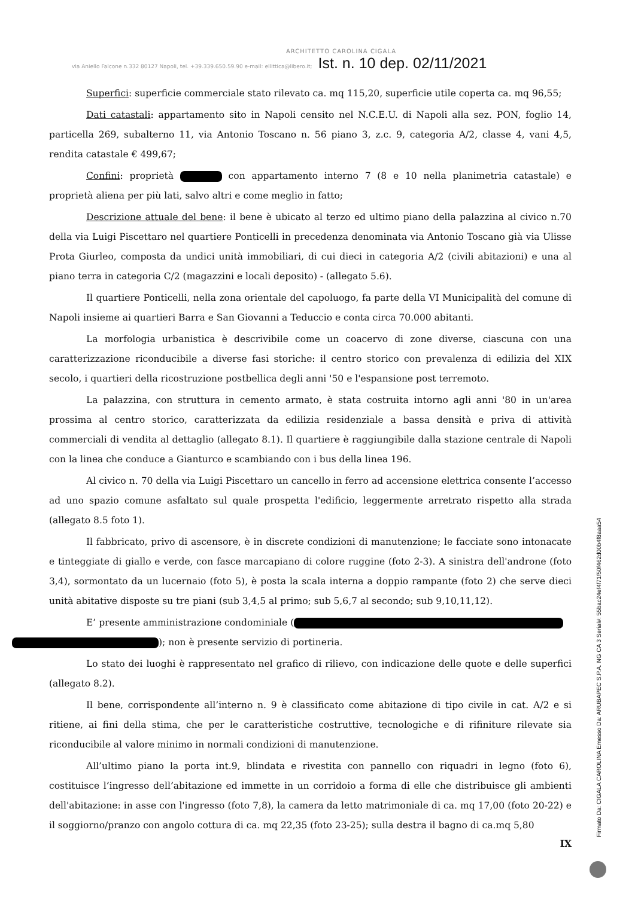ARCHITETTO CAROLINA CIGALA
via Aniello Falcone n.332 80127 Napoli, tel. +39.339.650.59.90 e-mail: ellittica@libero.it;
Ist. n. 10 dep. 02/11/2021
Superfici: superficie commerciale stato rilevato ca. mq 115,20, superficie utile coperta ca. mq 96,55;
Dati catastali: appartamento sito in Napoli censito nel N.C.E.U. di Napoli alla sez. PON, foglio 14, particella 269, subalterno 11, via Antonio Toscano n. 56 piano 3, z.c. 9, categoria A/2, classe 4, vani 4,5, rendita catastale € 499,67;
Confini: proprietà con appartamento interno 7 (8 e 10 nella planimetria catastale) e proprietà aliena per più lati, salvo altri e come meglio in fatto;
Descrizione attuale del bene: il bene è ubicato al terzo ed ultimo piano della palazzina al civico n.70 della via Luigi Piscettaro nel quartiere Ponticelli in precedenza denominata via Antonio Toscano già via Ulisse Prota Giurleo, composta da undici unità immobiliari, di cui dieci in categoria A/2 (civili abitazioni) e una al piano terra in categoria C/2 (magazzini e locali deposito) - (allegato 5.6).
Il quartiere Ponticelli, nella zona orientale del capoluogo, fa parte della VI Municipalità del comune di Napoli insieme ai quartieri Barra e San Giovanni a Teduccio e conta circa 70.000 abitanti.
La morfologia urbanistica è descrivibile come un coacervo di zone diverse, ciascuna con una caratterizzazione riconducibile a diverse fasi storiche: il centro storico con prevalenza di edilizia del XIX secolo, i quartieri della ricostruzione postbellica degli anni '50 e l'espansione post terremoto.
La palazzina, con struttura in cemento armato, è stata costruita intorno agli anni '80 in un'area prossima al centro storico, caratterizzata da edilizia residenziale a bassa densità e priva di attività commerciali di vendita al dettaglio (allegato 8.1). Il quartiere è raggiungibile dalla stazione centrale di Napoli con la linea che conduce a Gianturco e scambiando con i bus della linea 196.
Al civico n. 70 della via Luigi Piscettaro un cancello in ferro ad accensione elettrica consente l’accesso ad uno spazio comune asfaltato sul quale prospetta l'edificio, leggermente arretrato rispetto alla strada (allegato 8.5 foto 1).
Il fabbricato, privo di ascensore, è in discrete condizioni di manutenzione; le facciate sono intonacate e tinteggiate di giallo e verde, con fasce marcapiano di colore ruggine (foto 2-3). A sinistra dell'androne (foto 3,4), sormontato da un lucernaio (foto 5), è posta la scala interna a doppio rampante (foto 2) che serve dieci unità abitative disposte su tre piani (sub 3,4,5 al primo; sub 5,6,7 al secondo; sub 9,10,11,12).
E’ presente amministrazione condominiale (
); non è presente servizio di portineria.
Lo stato dei luoghi è rappresentato nel grafico di rilievo, con indicazione delle quote e delle superfici (allegato 8.2).
Il bene, corrispondente all’interno n. 9 è classificato come abitazione di tipo civile in cat. A/2 e si ritiene, ai fini della stima, che per le caratteristiche costruttive, tecnologiche e di rifiniture rilevate sia riconducibile al valore minimo in normali condizioni di manutenzione.
All’ultimo piano la porta int.9, blindata e rivestita con pannello con riquadri in legno (foto 6), costituisce l’ingresso dell’abitazione ed immette in un corridoio a forma di elle che distribuisce gli ambienti dell'abitazione: in asse con l'ingresso (foto 7,8), la camera da letto matrimoniale di ca. mq 17,00 (foto 20-22) e il soggiorno/pranzo con angolo cottura di ca. mq 22,35 (foto 23-25); sulla destra il bagno di ca.mq 5,80
IX
Firmato Da: CIGALA CAROLINA Emesso Da: ARUBAPEC S.P.A. NG CA 3 Serial#: 55bac24ef4f71f50f462d00b4f8aaa54